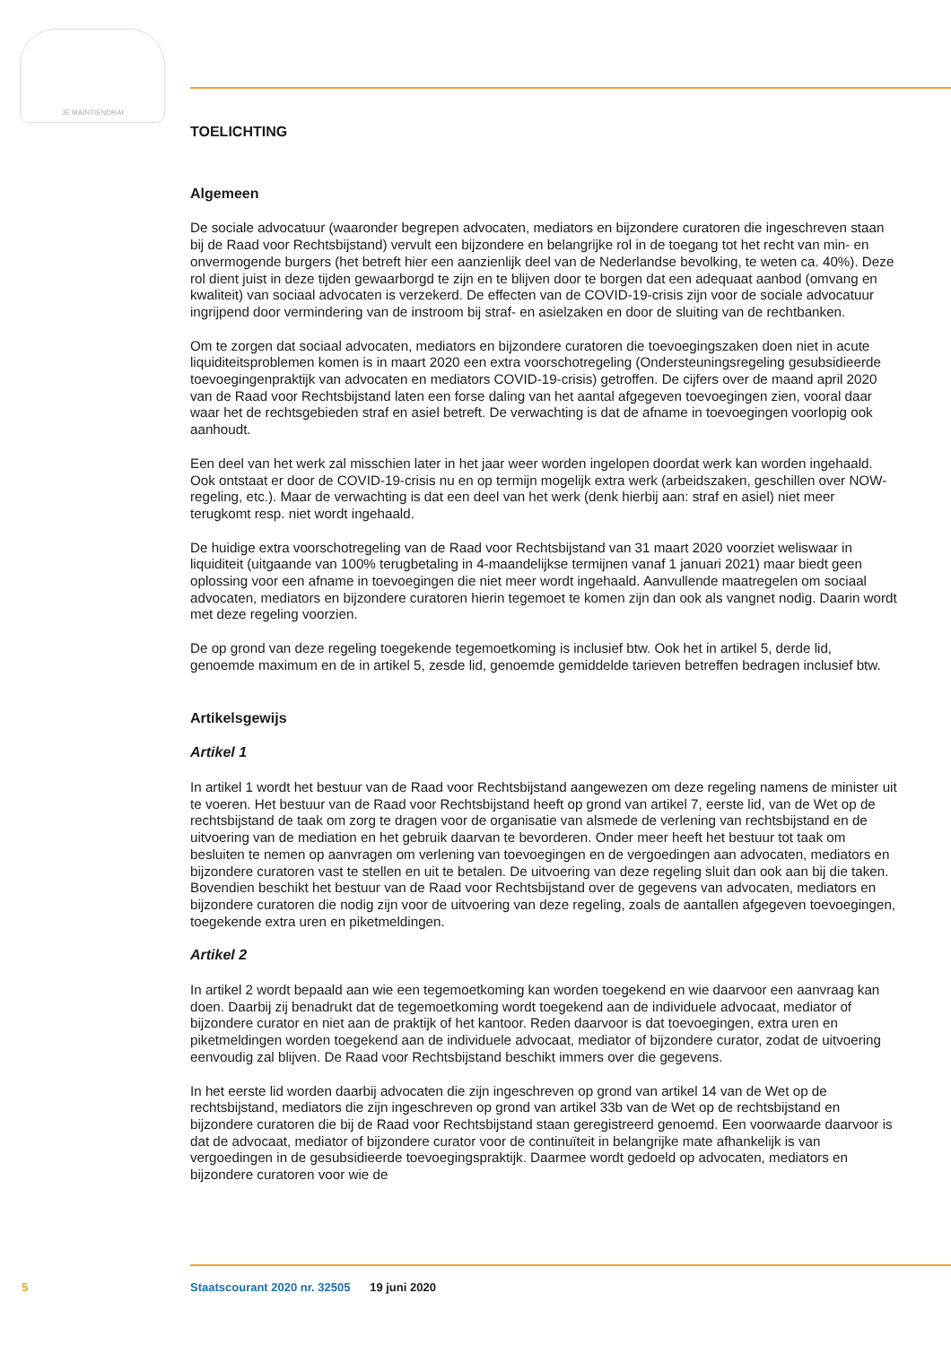JE MAINTIENDRAI
TOELICHTING
Algemeen
De sociale advocatuur (waaronder begrepen advocaten, mediators en bijzondere curatoren die ingeschreven staan bij de Raad voor Rechtsbijstand) vervult een bijzondere en belangrijke rol in de toegang tot het recht van min- en onvermogende burgers (het betreft hier een aanzienlijk deel van de Nederlandse bevolking, te weten ca. 40%). Deze rol dient juist in deze tijden gewaarborgd te zijn en te blijven door te borgen dat een adequaat aanbod (omvang en kwaliteit) van sociaal advocaten is verzekerd. De effecten van de COVID-19-crisis zijn voor de sociale advocatuur ingrijpend door vermindering van de instroom bij straf- en asielzaken en door de sluiting van de rechtbanken.
Om te zorgen dat sociaal advocaten, mediators en bijzondere curatoren die toevoegingszaken doen niet in acute liquiditeitsproblemen komen is in maart 2020 een extra voorschotregeling (Ondersteuningsregeling gesubsidieerde toevoegingenpraktijk van advocaten en mediators COVID-19-crisis) getroffen. De cijfers over de maand april 2020 van de Raad voor Rechtsbijstand laten een forse daling van het aantal afgegeven toevoegingen zien, vooral daar waar het de rechtsgebieden straf en asiel betreft. De verwachting is dat de afname in toevoegingen voorlopig ook aanhoudt.
Een deel van het werk zal misschien later in het jaar weer worden ingelopen doordat werk kan worden ingehaald. Ook ontstaat er door de COVID-19-crisis nu en op termijn mogelijk extra werk (arbeidszaken, geschillen over NOW-regeling, etc.). Maar de verwachting is dat een deel van het werk (denk hierbij aan: straf en asiel) niet meer terugkomt resp. niet wordt ingehaald.
De huidige extra voorschotregeling van de Raad voor Rechtsbijstand van 31 maart 2020 voorziet weliswaar in liquiditeit (uitgaande van 100% terugbetaling in 4-maandelijkse termijnen vanaf 1 januari 2021) maar biedt geen oplossing voor een afname in toevoegingen die niet meer wordt ingehaald. Aanvullende maatregelen om sociaal advocaten, mediators en bijzondere curatoren hierin tegemoet te komen zijn dan ook als vangnet nodig. Daarin wordt met deze regeling voorzien.
De op grond van deze regeling toegekende tegemoetkoming is inclusief btw. Ook het in artikel 5, derde lid, genoemde maximum en de in artikel 5, zesde lid, genoemde gemiddelde tarieven betreffen bedragen inclusief btw.
Artikelsgewijs
Artikel 1
In artikel 1 wordt het bestuur van de Raad voor Rechtsbijstand aangewezen om deze regeling namens de minister uit te voeren. Het bestuur van de Raad voor Rechtsbijstand heeft op grond van artikel 7, eerste lid, van de Wet op de rechtsbijstand de taak om zorg te dragen voor de organisatie van alsmede de verlening van rechtsbijstand en de uitvoering van de mediation en het gebruik daarvan te bevorderen. Onder meer heeft het bestuur tot taak om besluiten te nemen op aanvragen om verlening van toevoegingen en de vergoedingen aan advocaten, mediators en bijzondere curatoren vast te stellen en uit te betalen. De uitvoering van deze regeling sluit dan ook aan bij die taken. Bovendien beschikt het bestuur van de Raad voor Rechtsbijstand over de gegevens van advocaten, mediators en bijzondere curatoren die nodig zijn voor de uitvoering van deze regeling, zoals de aantallen afgegeven toevoegingen, toegekende extra uren en piketmeldingen.
Artikel 2
In artikel 2 wordt bepaald aan wie een tegemoetkoming kan worden toegekend en wie daarvoor een aanvraag kan doen. Daarbij zij benadrukt dat de tegemoetkoming wordt toegekend aan de individuele advocaat, mediator of bijzondere curator en niet aan de praktijk of het kantoor. Reden daarvoor is dat toevoegingen, extra uren en piketmeldingen worden toegekend aan de individuele advocaat, mediator of bijzondere curator, zodat de uitvoering eenvoudig zal blijven. De Raad voor Rechtsbijstand beschikt immers over die gegevens.
In het eerste lid worden daarbij advocaten die zijn ingeschreven op grond van artikel 14 van de Wet op de rechtsbijstand, mediators die zijn ingeschreven op grond van artikel 33b van de Wet op de rechtsbijstand en bijzondere curatoren die bij de Raad voor Rechtsbijstand staan geregistreerd genoemd. Een voorwaarde daarvoor is dat de advocaat, mediator of bijzondere curator voor de continuïteit in belangrijke mate afhankelijk is van vergoedingen in de gesubsidieerde toevoegingspraktijk. Daarmee wordt gedoeld op advocaten, mediators en bijzondere curatoren voor wie de
5 Staatscourant 2020 nr. 32505 19 juni 2020